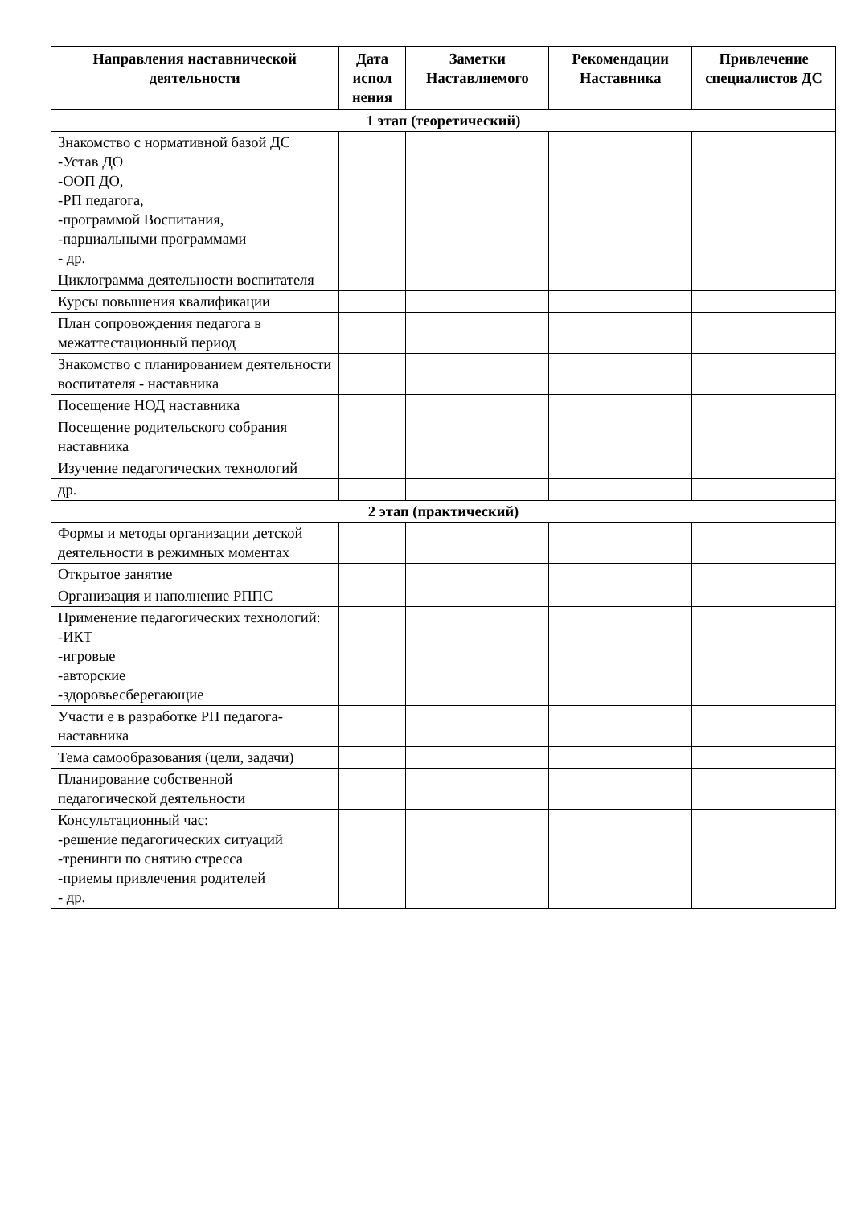| Направления наставнической деятельности | Дата испол нения | Заметки Наставляемого | Рекомендации Наставника | Привлечение специалистов ДС |
| --- | --- | --- | --- | --- |
| 1 этап (теоретический) | | | | |
| Знакомство с нормативной базой ДС -Устав ДО -ООП ДО, -РП педагога, -программой Воспитания, -парциальными программами - др. | | | | |
| Циклограмма деятельности воспитателя | | | | |
| Курсы повышения квалификации | | | | |
| План сопровождения педагога в межаттестационный период | | | | |
| Знакомство с планированием деятельности воспитателя - наставника | | | | |
| Посещение НОД наставника | | | | |
| Посещение родительского собрания наставника | | | | |
| Изучение педагогических технологий | | | | |
| др. | | | | |
| 2 этап (практический) | | | | |
| Формы и методы организации детской деятельности в режимных моментах | | | | |
| Открытое занятие | | | | |
| Организация и наполнение РППС | | | | |
| Применение педагогических технологий: -ИКТ -игровые -авторские -здоровьесберегающие | | | | |
| Участи е в разработке РП педагога-наставника | | | | |
| Тема самообразования (цели, задачи) | | | | |
| Планирование собственной педагогической деятельности | | | | |
| Консультационный час: -решение педагогических ситуаций -тренинги по снятию стресса -приемы привлечения родителей - др. | | | | |